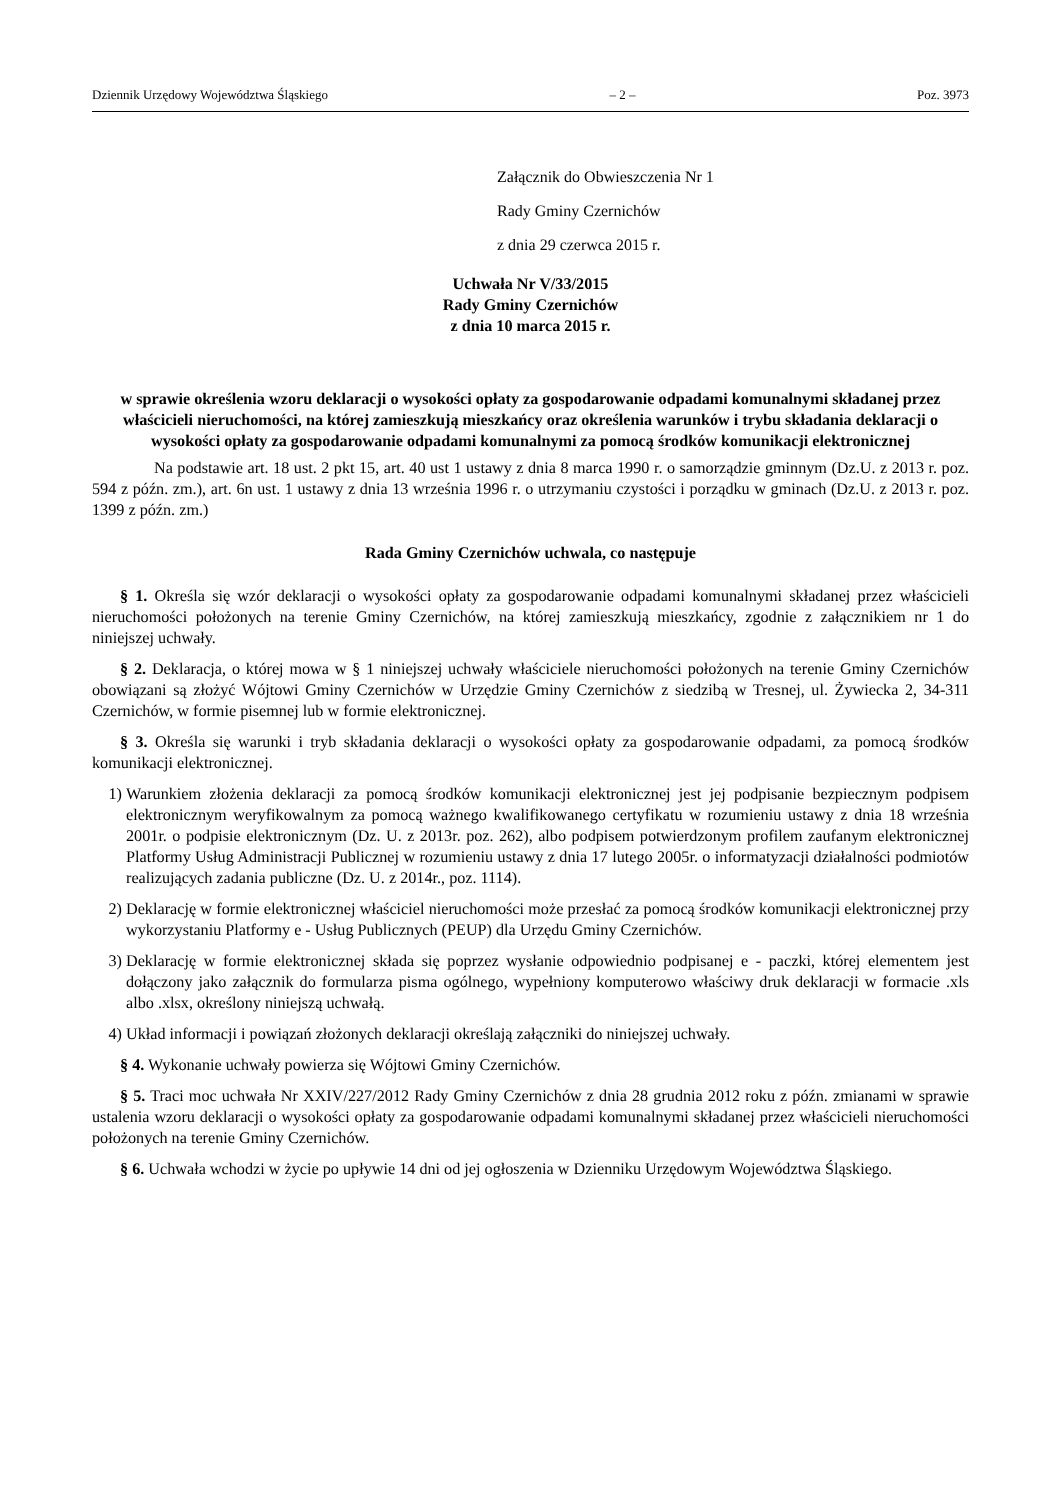Dziennik Urzędowy Województwa Śląskiego – 2 – Poz. 3973
Załącznik do Obwieszczenia Nr 1
Rady Gminy Czernichów
z dnia 29 czerwca 2015 r.
Uchwała Nr V/33/2015
Rady Gminy Czernichów
z dnia 10 marca 2015 r.
w sprawie określenia wzoru deklaracji o wysokości opłaty za gospodarowanie odpadami komunalnymi składanej przez właścicieli nieruchomości, na której zamieszkują mieszkańcy oraz określenia warunków i trybu składania deklaracji o wysokości opłaty za gospodarowanie odpadami komunalnymi za pomocą środków komunikacji elektronicznej
Na podstawie art. 18 ust. 2 pkt 15, art. 40 ust 1 ustawy z dnia 8 marca 1990 r. o samorządzie gminnym (Dz.U. z 2013 r. poz. 594 z późn. zm.), art. 6n ust. 1 ustawy z dnia 13 września 1996 r. o utrzymaniu czystości i porządku w gminach (Dz.U. z 2013 r. poz. 1399 z późn. zm.)
Rada Gminy Czernichów uchwala, co następuje
§ 1. Określa się wzór deklaracji o wysokości opłaty za gospodarowanie odpadami komunalnymi składanej przez właścicieli nieruchomości położonych na terenie Gminy Czernichów, na której zamieszkują mieszkańcy, zgodnie z załącznikiem nr 1 do niniejszej uchwały.
§ 2. Deklaracja, o której mowa w § 1 niniejszej uchwały właściciele nieruchomości położonych na terenie Gminy Czernichów obowiązani są złożyć Wójtowi Gminy Czernichów w Urzędzie Gminy Czernichów z siedzibą w Tresnej, ul. Żywiecka 2, 34-311 Czernichów, w formie pisemnej lub w formie elektronicznej.
§ 3. Określa się warunki i tryb składania deklaracji o wysokości opłaty za gospodarowanie odpadami, za pomocą środków komunikacji elektronicznej.
1) Warunkiem złożenia deklaracji za pomocą środków komunikacji elektronicznej jest jej podpisanie bezpiecznym podpisem elektronicznym weryfikowalnym za pomocą ważnego kwalifikowanego certyfikatu w rozumieniu ustawy z dnia 18 września 2001r. o podpisie elektronicznym (Dz. U. z 2013r. poz. 262), albo podpisem potwierdzonym profilem zaufanym elektronicznej Platformy Usług Administracji Publicznej w rozumieniu ustawy z dnia 17 lutego 2005r. o informatyzacji działalności podmiotów realizujących zadania publiczne (Dz. U. z 2014r., poz. 1114).
2) Deklarację w formie elektronicznej właściciel nieruchomości może przesłać za pomocą środków komunikacji elektronicznej przy wykorzystaniu Platformy e - Usług Publicznych (PEUP) dla Urzędu Gminy Czernichów.
3) Deklarację w formie elektronicznej składa się poprzez wysłanie odpowiednio podpisanej e - paczki, której elementem jest dołączony jako załącznik do formularza pisma ogólnego, wypełniony komputerowo właściwy druk deklaracji w formacie .xls albo .xlsx, określony niniejszą uchwałą.
4) Układ informacji i powiązań złożonych deklaracji określają załączniki do niniejszej uchwały.
§ 4. Wykonanie uchwały powierza się Wójtowi Gminy Czernichów.
§ 5. Traci moc uchwała Nr XXIV/227/2012 Rady Gminy Czernichów z dnia 28 grudnia 2012 roku z późn. zmianami w sprawie ustalenia wzoru deklaracji o wysokości opłaty za gospodarowanie odpadami komunalnymi składanej przez właścicieli nieruchomości położonych na terenie Gminy Czernichów.
§ 6. Uchwała wchodzi w życie po upływie 14 dni od jej ogłoszenia w Dzienniku Urzędowym Województwa Śląskiego.